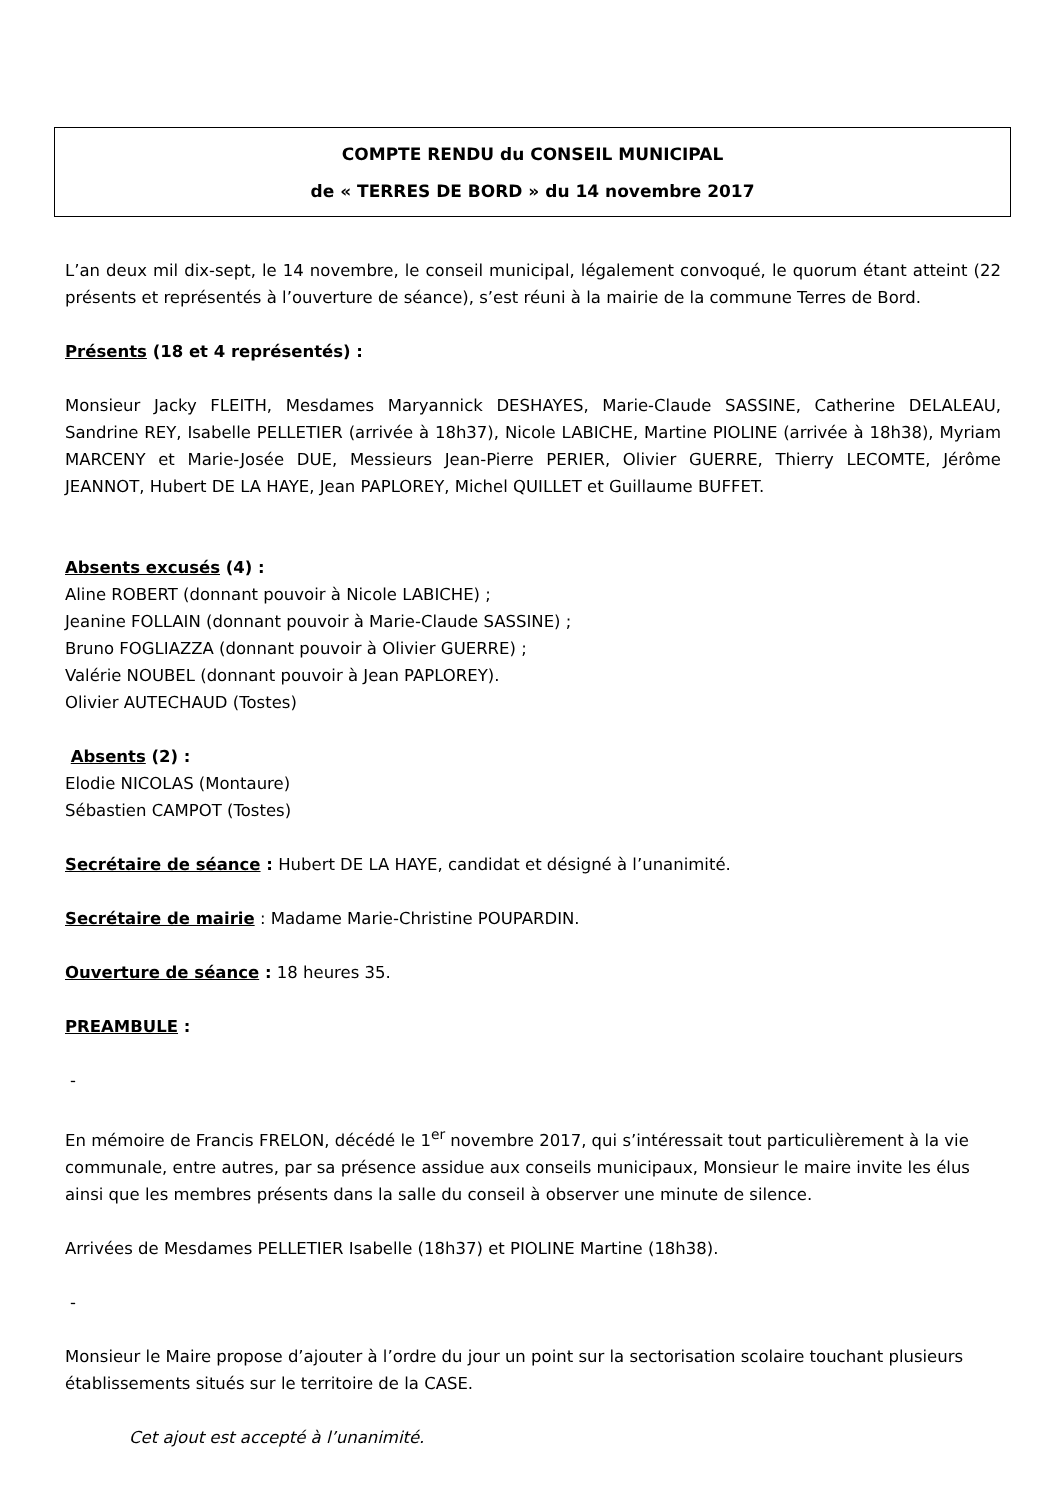COMPTE RENDU du CONSEIL MUNICIPAL
de « TERRES DE BORD » du 14 novembre 2017
L’an deux mil dix-sept, le 14 novembre, le conseil municipal, légalement convoqué, le quorum étant atteint (22 présents et représentés à l’ouverture de séance), s’est réuni à la mairie de la commune Terres de Bord.
Présents (18 et 4 représentés) :
Monsieur Jacky FLEITH, Mesdames Maryannick DESHAYES, Marie-Claude SASSINE, Catherine DELALEAU, Sandrine REY, Isabelle PELLETIER (arrivée à 18h37), Nicole LABICHE, Martine PIOLINE (arrivée à 18h38), Myriam MARCENY et Marie-Josée DUE, Messieurs Jean-Pierre PERIER, Olivier GUERRE, Thierry LECOMTE, Jérôme JEANNOT, Hubert DE LA HAYE, Jean PAPLOREY, Michel QUILLET et Guillaume BUFFET.
Absents excusés (4) :
Aline ROBERT (donnant pouvoir à Nicole LABICHE) ;
Jeanine FOLLAIN (donnant pouvoir à Marie-Claude SASSINE) ;
Bruno FOGLIAZZA (donnant pouvoir à Olivier GUERRE) ;
Valérie NOUBEL (donnant pouvoir à Jean PAPLOREY).
Olivier AUTECHAUD (Tostes)
Absents (2) :
Elodie NICOLAS (Montaure)
Sébastien CAMPOT (Tostes)
Secrétaire de séance : Hubert DE LA HAYE, candidat et désigné à l’unanimité.
Secrétaire de mairie : Madame Marie-Christine POUPARDIN.
Ouverture de séance : 18 heures 35.
PREAMBULE :
-
En mémoire de Francis FRELON, décédé le 1<sup>er</sup> novembre 2017, qui s’intéressait tout particulièrement à la vie communale, entre autres, par sa présence assidue aux conseils municipaux, Monsieur le maire invite les élus ainsi que les membres présents dans la salle du conseil à observer une minute de silence.
Arrivées de Mesdames PELLETIER Isabelle (18h37) et PIOLINE Martine (18h38).
-
Monsieur le Maire propose d’ajouter à l’ordre du jour un point sur la sectorisation scolaire touchant plusieurs établissements situés sur le territoire de la CASE.
Cet ajout est accepté à l’unanimité.